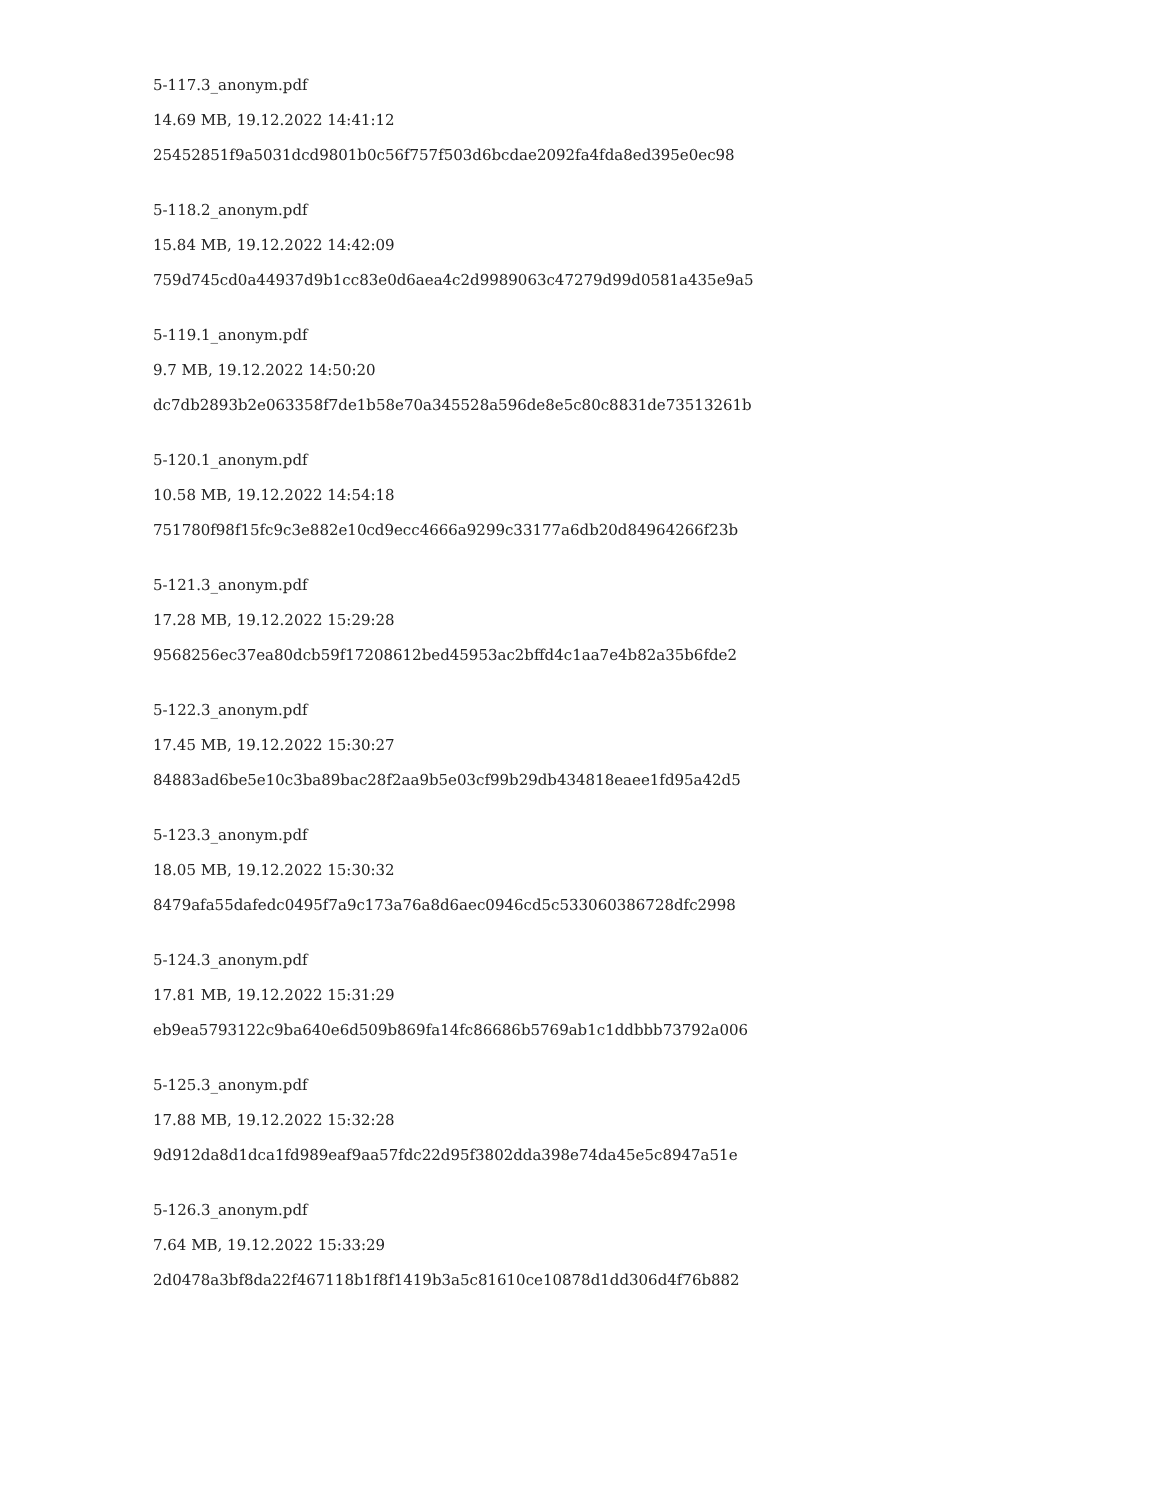5-117.3_anonym.pdf
14.69 MB, 19.12.2022 14:41:12
25452851f9a5031dcd9801b0c56f757f503d6bcdae2092fa4fda8ed395e0ec98
5-118.2_anonym.pdf
15.84 MB, 19.12.2022 14:42:09
759d745cd0a44937d9b1cc83e0d6aea4c2d9989063c47279d99d0581a435e9a5
5-119.1_anonym.pdf
9.7 MB, 19.12.2022 14:50:20
dc7db2893b2e063358f7de1b58e70a345528a596de8e5c80c8831de73513261b
5-120.1_anonym.pdf
10.58 MB, 19.12.2022 14:54:18
751780f98f15fc9c3e882e10cd9ecc4666a9299c33177a6db20d84964266f23b
5-121.3_anonym.pdf
17.28 MB, 19.12.2022 15:29:28
9568256ec37ea80dcb59f17208612bed45953ac2bffd4c1aa7e4b82a35b6fde2
5-122.3_anonym.pdf
17.45 MB, 19.12.2022 15:30:27
84883ad6be5e10c3ba89bac28f2aa9b5e03cf99b29db434818eaee1fd95a42d5
5-123.3_anonym.pdf
18.05 MB, 19.12.2022 15:30:32
8479afa55dafedc0495f7a9c173a76a8d6aec0946cd5c533060386728dfc2998
5-124.3_anonym.pdf
17.81 MB, 19.12.2022 15:31:29
eb9ea5793122c9ba640e6d509b869fa14fc86686b5769ab1c1ddbbb73792a006
5-125.3_anonym.pdf
17.88 MB, 19.12.2022 15:32:28
9d912da8d1dca1fd989eaf9aa57fdc22d95f3802dda398e74da45e5c8947a51e
5-126.3_anonym.pdf
7.64 MB, 19.12.2022 15:33:29
2d0478a3bf8da22f467118b1f8f1419b3a5c81610ce10878d1dd306d4f76b882